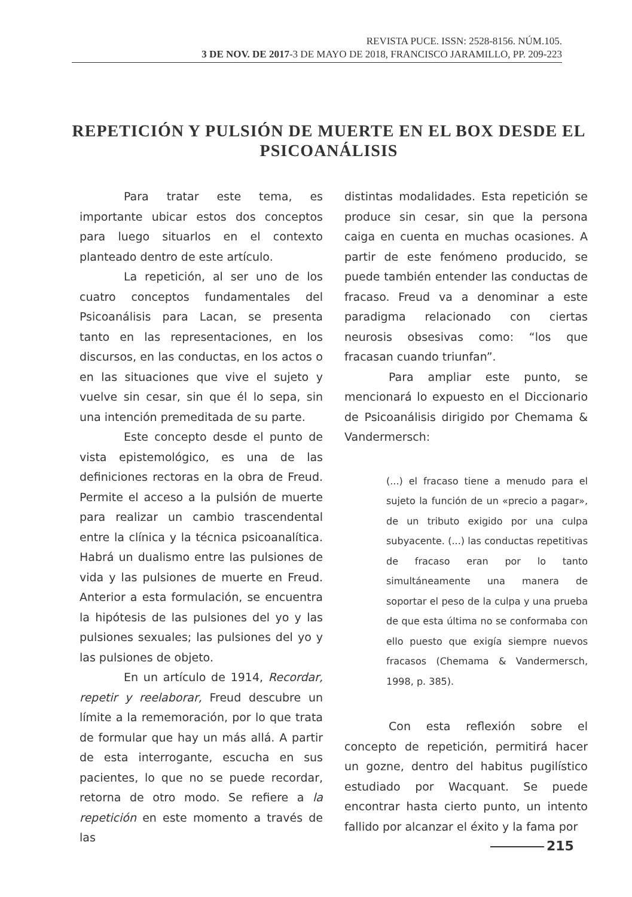REVISTA PUCE. ISSN: 2528-8156. NÚM.105.
3 DE NOV. DE 2017-3 DE MAYO DE 2018, FRANCISCO JARAMILLO, PP. 209-223
REPETICIÓN Y PULSIÓN DE MUERTE EN EL BOX DESDE EL PSICOANÁLISIS
Para tratar este tema, es importante ubicar estos dos conceptos para luego situarlos en el contexto planteado dentro de este artículo.
La repetición, al ser uno de los cuatro conceptos fundamentales del Psicoanálisis para Lacan, se presenta tanto en las representaciones, en los discursos, en las conductas, en los actos o en las situaciones que vive el sujeto y vuelve sin cesar, sin que él lo sepa, sin una intención premeditada de su parte.
Este concepto desde el punto de vista epistemológico, es una de las definiciones rectoras en la obra de Freud. Permite el acceso a la pulsión de muerte para realizar un cambio trascendental entre la clínica y la técnica psicoanalítica. Habrá un dualismo entre las pulsiones de vida y las pulsiones de muerte en Freud. Anterior a esta formulación, se encuentra la hipótesis de las pulsiones del yo y las pulsiones sexuales; las pulsiones del yo y las pulsiones de objeto.
En un artículo de 1914, Recordar, repetir y reelaborar, Freud descubre un límite a la rememoración, por lo que trata de formular que hay un más allá. A partir de esta interrogante, escucha en sus pacientes, lo que no se puede recordar, retorna de otro modo. Se refiere a la repetición en este momento a través de las
distintas modalidades. Esta repetición se produce sin cesar, sin que la persona caiga en cuenta en muchas ocasiones. A partir de este fenómeno producido, se puede también entender las conductas de fracaso. Freud va a denominar a este paradigma relacionado con ciertas neurosis obsesivas como: “los que fracasan cuando triunfan”.
Para ampliar este punto, se mencionará lo expuesto en el Diccionario de Psicoanálisis dirigido por Chemama & Vandermersch:
(...) el fracaso tiene a menudo para el sujeto la función de un «precio a pagar», de un tributo exigido por una culpa subyacente. (...) las conductas repetitivas de fracaso eran por lo tanto simultáneamente una manera de soportar el peso de la culpa y una prueba de que esta última no se conformaba con ello puesto que exigía siempre nuevos fracasos (Chemama & Vandermersch, 1998, p. 385).
Con esta reflexión sobre el concepto de repetición, permitirá hacer un gozne, dentro del habitus pugilístico estudiado por Wacquant. Se puede encontrar hasta cierto punto, un intento fallido por alcanzar el éxito y la fama por
215